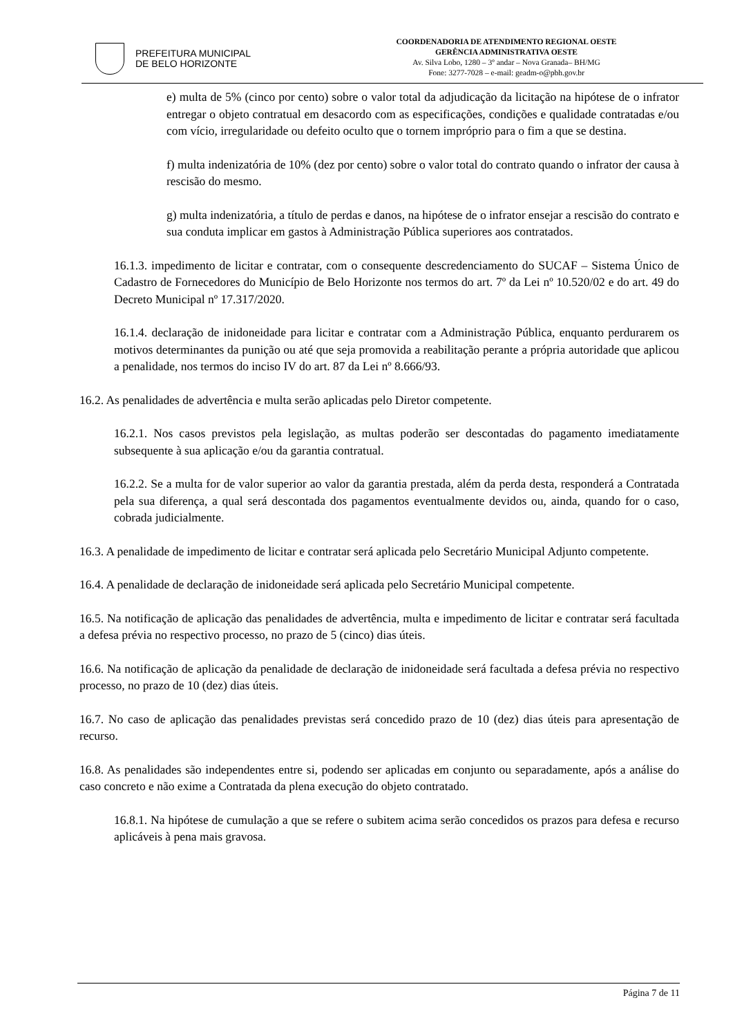PREFEITURA MUNICIPAL
DE BELO HORIZONTE
COORDENADORIA DE ATENDIMENTO REGIONAL OESTE
GERÊNCIA ADMINISTRATIVA OESTE
Av. Silva Lobo, 1280 – 3º andar – Nova Granada– BH/MG
Fone: 3277-7028 – e-mail: geadm-o@pbh.gov.br
e) multa de 5% (cinco por cento) sobre o valor total da adjudicação da licitação na hipótese de o infrator entregar o objeto contratual em desacordo com as especificações, condições e qualidade contratadas e/ou com vício, irregularidade ou defeito oculto que o tornem impróprio para o fim a que se destina.
f) multa indenizatória de 10% (dez por cento) sobre o valor total do contrato quando o infrator der causa à rescisão do mesmo.
g) multa indenizatória, a título de perdas e danos, na hipótese de o infrator ensejar a rescisão do contrato e sua conduta implicar em gastos à Administração Pública superiores aos contratados.
16.1.3. impedimento de licitar e contratar, com o consequente descredenciamento do SUCAF – Sistema Único de Cadastro de Fornecedores do Município de Belo Horizonte nos termos do art. 7º da Lei nº 10.520/02 e do art. 49 do Decreto Municipal nº 17.317/2020.
16.1.4. declaração de inidoneidade para licitar e contratar com a Administração Pública, enquanto perdurarem os motivos determinantes da punição ou até que seja promovida a reabilitação perante a própria autoridade que aplicou a penalidade, nos termos do inciso IV do art. 87 da Lei nº 8.666/93.
16.2. As penalidades de advertência e multa serão aplicadas pelo Diretor competente.
16.2.1. Nos casos previstos pela legislação, as multas poderão ser descontadas do pagamento imediatamente subsequente à sua aplicação e/ou da garantia contratual.
16.2.2. Se a multa for de valor superior ao valor da garantia prestada, além da perda desta, responderá a Contratada pela sua diferença, a qual será descontada dos pagamentos eventualmente devidos ou, ainda, quando for o caso, cobrada judicialmente.
16.3. A penalidade de impedimento de licitar e contratar será aplicada pelo Secretário Municipal Adjunto competente.
16.4. A penalidade de declaração de inidoneidade será aplicada pelo Secretário Municipal competente.
16.5. Na notificação de aplicação das penalidades de advertência, multa e impedimento de licitar e contratar será facultada a defesa prévia no respectivo processo, no prazo de 5 (cinco) dias úteis.
16.6. Na notificação de aplicação da penalidade de declaração de inidoneidade será facultada a defesa prévia no respectivo processo, no prazo de 10 (dez) dias úteis.
16.7. No caso de aplicação das penalidades previstas será concedido prazo de 10 (dez) dias úteis para apresentação de recurso.
16.8. As penalidades são independentes entre si, podendo ser aplicadas em conjunto ou separadamente, após a análise do caso concreto e não exime a Contratada da plena execução do objeto contratado.
16.8.1. Na hipótese de cumulação a que se refere o subitem acima serão concedidos os prazos para defesa e recurso aplicáveis à pena mais gravosa.
Página 7 de 11